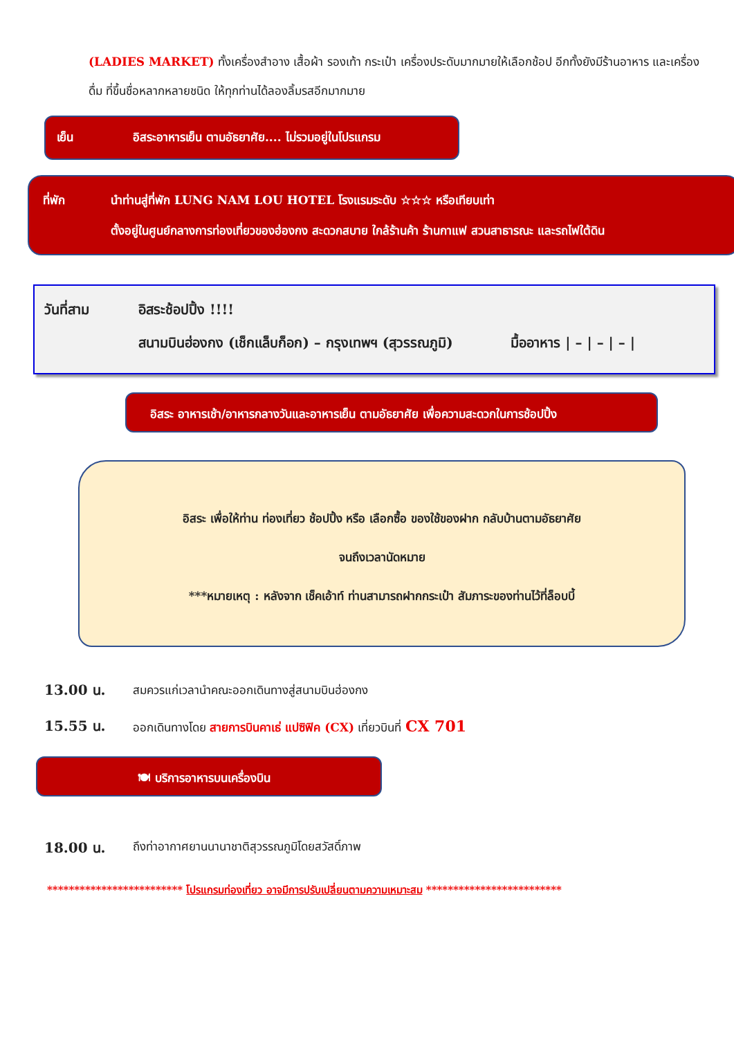(LADIES MARKET) ทั้งเครื่องสำอาง เสื้อผ้า รองเท้า กระเป๋า เครื่องประดับมากมายให้เลือกช้อป อีกทั้งยังมีร้านอาหาร และเครื่องดื่ม ที่ขึ้นชื่อหลากหลายชนิด ให้ทุกท่านได้ลองลิ้มรสอีกมากมาย
เย็น อิสระอาหารเย็น ตามอัธยาศัย.... ไม่รวมอยู่ในโปรแกรม
ที่พัก นำท่านสู่ที่พัก LUNG NAM LOU HOTEL โรงแรมระดับ ☆☆☆ หรือเทียบเท่า
ตั้งอยู่ในศูนย์กลางการท่องเที่ยวของฮ่องกง สะดวกสบาย ใกล้ร้านค้า ร้านกาแฟ สวนสาธารณะ และรถไฟใต้ดิน
วันที่สาม อิสระช้อปปิ้ง !!!!
สนามบินฮ่องกง (เช็กแล็บก็อก) – กรุงเทพฯ (สุวรรณภูมิ) มื้ออาหาร | – | – | – |
อิสระ อาหารเช้า/อาหารกลางวันและอาหารเย็น ตามอัธยาศัย เพื่อความสะดวกในการช้อปปิ้ง
อิสระ เพื่อให้ท่าน ท่องเที่ยว ช้อปปิ้ง หรือ เลือกซื้อ ของใช้ของฝาก กลับบ้านตามอัธยาศัย
จนถึงเวลานัดหมาย
***หมายเหตุ : หลังจาก เช็คเอ้าท์ ท่านสามารถฝากกระเป๋า สัมภาระของท่านไว้ที่ล็อบบี้
13.00 น. สมควรแก่เวลานำคณะออกเดินทางสู่สนามบินฮ่องกง
15.55 น. ออกเดินทางโดย สายการบินคาเธ่ แปซิฟิค (CX) เที่ยวบินที่ CX 701
🍽 บริการอาหารบนเครื่องบิน
18.00 น. ถึงท่าอากาศยานนานาชาติสุวรรณภูมิโดยสวัสดิ์ภาพ
************************* โปรแกรมท่องเที่ยว อาจมีการปรับเปลี่ยนตามความเหมาะสม *************************